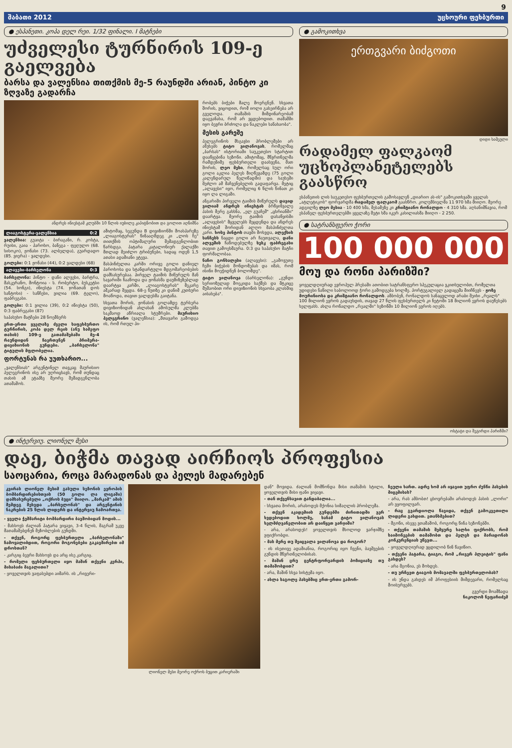9
შაბათი 2012 უცხოური ფეხბურთი
● ესპანეთი. კოპა დელ რეი. 1/32 ფინალი. I მატჩები
უძველესი ტურნირის 109-ე გაელვება
ბარსა და ვალენსია თითქმის მე-5 რაუნდში არიან, პინტო კი ზღვაზე გადარჩა
ანდრეს ინიესტამ კლუბში 10 წლის იუბილე კაპიტნობით და გოლით აღნიშნა
ლიაგოსტერა-ვალენსია 0:2
ვალენსია: გუაიტა - ბირაგანი, რ. კოსტა, რუისი, გაია - პაროხო, ბანეგა - ფეღულო (68. სისოკო), ჟონასი (73. ალბელდა), გუარდადო (85. ვიერა) - ვალდესი.
გოლები: 0:1 ჟონასი (44), 0:2 ვალდესი (68)
ალავესი-ბარსელონა 0:3
ბარსელონა: პინტო - დანი ალვესი, ბარტრა, მასკერანო, მონტოია - ს. რობერტო, ბუსკეტსი (54. სონგი), ინიესტა (74. ჯონათან დოს სანტოსი) - სანჩესი, ვილია (69. ტელო), ფაბრეგასი.
გოლები: 0:1 ვილია (39), 0:2 ინიესტა (50), 0:3 ფაბრეგასი (87)
საპასუხო მატჩები 28 ნოემბერს
ერთ-ერთი ყველაზე ძველი საფეხბურთო ტურნირის, კოპა დელ რეის (ანუ სამეფო თასის) 109-ე გათამაშებაში მე-4 რაუნდიდან ჩაერთვნენ პრიმერა-დივიზიონის გუნდები. „ბარსელონა" ტიტულის მფლობელია.
ფორტუნას რა უუთხარიო...
„ვალენსიას" არგენტინელ თავკაც მაურისიო პელეგრინოს ისე არ უღრიცხავს, რომ თუნდაც თასის ამ ეტაპზე მეორე შემადგენლობა ათამაშოს.
ამიტომაც, სეგუნდა B დივიზიონში მოასპარეზე „ლიაგოსტერას" წინააღმდეგ კი „ლოს ჩე" თითქმის ოპტიმალური შემადგენლობით წარსდგა. პატარა კატალონიურ ქალაქში მთლად შეიძლო ტრიბუნები, სადაც ოდენ 1,5 ათასი ადამიანი ეტევა.
მასპინძელთა კარში ორივე გოლი დანიელ პაროხოსა და სტანდარტული მდგომარეობების დამსახურებაა. პირველ ტაიმის მიწურულს მან სავარიში ჩააწოდა და ჟონასმა დაუმიზეზებლად დაარტყა კარში, „ლიაგოსტერას" მეკარე აშკარად შეცდა. 68-ე წუთზე კი დანიმ კუთხური მოაწოდა, თავით ვალდესმა გაიტანა.
სხვათა შორის, ჟონასის გოლამდე ტერსერა დივიზიონიდან ახლახან ამოსულმა კლუბმა საკმაოდ აწრიალა სტუმრები. მაურისიო პელეგრინო (ვალენსია): „მთავარი გამოდგა ის, რომ რთულ პი-
რობებს ბიჭები მალე მოერგნენ. სხვათა შორის, ვიცოდით, რომ იოლი გასეირნება არ გველოდა. თამაშის მიმდინარეობამ დაგვანახა, რომ არ ვცდებოდით. თამაშში იყო ბევრი ბრძოლა და ნაკლები სანახაობა".
მესის გარეშე
პელეგრინოს მსგავსი პრობლემები არ აწუხებს ტიტო ვილანოვას, რომელმაც „ბარსას" ისტორიაში საუკეთესო სტარტით დააწყებინა სეზონი. ამიტომაც, მწვრთნელმა რამდენიმე ფეხბურთელი დაასვენა, მათ შორის, ლეო მესი, რომელსაც სულ ორი გოლი აკლია პელეს მიღწევამდე (75 გოლი კალენდარულ წელიწადში) და საუხეში შეძლო ამ მაჩვენებელის გადაფარვა. მეტიც „ალავესი" იყო, რომელიც 6 წლის წინათ კი იყო ლა ლიგაში.
ანგარიში პირველი ტაიმის მიწურულს დავიდ ვილიამ ანდრეს ინიესტას ბრწყინვალე პასის მერე გახსნა, „ელ გუაჩემ" „ცხრიანში" დაარტყა. მეორე ტაიმის დასაწყისში „ალავესის" მცველებს შეცდენდა და ანდრეს ინიესტამ შორიდან ალღო მასპინძელთა კარი. ხოსე პინტოს თავში მოხვდა, ალექსის სანჩესს ნაცდი გოლი არ ჩაუთვალა, დანი ალვეშის ჩაწოდებულზე სესკ ფაბრეგასი თავით გამოეხმაურა. 0:3 და საპასუხო მატჩი ფორმალობაა.
ნაჩო გონსალესი (ალავესი): „გამოვუთე ჩემი ბიჭების მონდომებას და იმას, რომ ისინი მოეჭიდნენ ბოლომდე".
ტიტო ვილანოვა (ბარსელონა): „გუნდი სერიოზულად მოეკიდა საქმეს და მტკიცე მუშაობით ორი დივიზიონის სხვაობა კლასშიც აისახება".
● გამოკითხვა
ერთგვარი ბიძგოთი
დიდი სამეული
რადამელ ფალკაომ უცხოპლანეტელებს გაასწრო
ესპანეთის ლის საუკეთესო ფეხბურთელის გამოსავლენ „დიარიო ას-ის" გამოკითხვაში ყველას „ატლეტიკოს" ფორვარდმა რადამელ ფალკაომ გაასწრო. კოლუმბიელმა 11 970 ხმა მიიღო. მეორე ადგილზე ლეო მესია - 10 400 ხმა, მესამეზე კი კრიშტიანო რონალდო - 4 310 ხმა. აღსანიშნავია, რომ ესპანელ ფეხბურთელებში ყველაზე მეტი ხმა იკერ კასილიასმა მიიღო - 2 250.
● სატრანსფერო ჭორი
100 000 000
მოუ და რონი პარიზში?
ყოველდღიურად ევროპულ პრესაში ათობით სატრანსფერო სპეკულაცია ვკითხულობთ, რომელთა უდიდესი ნაწილი საბოლოოდ ჭორი გამოდგება ხოლმე. პორტუგალიელ გადაცემა მიიჩნევს - ჟოზე მოურინიოსა და კრიშტიანო რონალდოს. ამბობენ, რონალდოს სანაცვლოდ არაბი შეიხი „რეალს" 100 მილიონ ევროს გადაუხდის, თავად 27 წლის ფეხბურთელს კი ნეტოში 18 მილიონ ევროს დაუწესებს ხელფასს. ახლა რონალდო „რეალში" სეზონში 10 მილიონ ევროს იღებს.
ოსტატი და შეგირდი პარიზში?
● ინტერვიუ. ლიონელ მესი
დაე, ბიჭმა თავად აირჩიოს პროფესია
საოცარია, როცა მარადონას და პელეს მადარებენ
კვირას ლიონელ მესიმ გასული სეზონის ევროპის ბომბარდირებისთვის (50 გოლი ლა ლიგაში) დამსახურებული „ოქროს ბუცი" მიიღო. „მარკამ" ამის შემდეგ შეხვდა „ბარსელონას" და არგენტინის ნაკრების 25 წლის ლიდერს და ინტერვიუ ჩამოართვა.
- ყველა ჭეშმარიტი ბომბარდირი ბავშობიდან მოდის...
- მახსოვს ძალიან პატარა ვიყავი, 3-4 წლის, მაგრამ უკვე მათამაშებდნენ მეზობლების გუნდში.
- თქვენ, როგორც ფეხბურთელი „ბარსელონაში" ჩამოყალიბდით, როგორი მოგონებები გაკავშირებთ იმ დროსთან?
- კარგიც ბევრი მახსოვს და არც ისე კარგიც.
- რომელი ფეხბურთელი იყო მაშინ თქვენი კერპი, მისაბაძი მაგალითი?
- ყოველთვის ვაფასებდი აიმარს. ის „რივერი-
ლიონელ მესი მეორე ოქროს ბუცით კარიერაში დან" მოვიდა. ძალიან მომწონდა მისი თამაშის სტილი, ყოველთვის მისი ფანი ვიყავი.
- თან თქვენსავით ტანდაბალია...
- სხვათა შორის, არასოდეს მქონია სიმაღლის პრობლემა.
- თქვენ აკადემიის გუნდებში ძირითადში ვერ ხვდებოდით ხოლმე, სანამ ტიტო ვილანოვას ხელმძღვანელობით არ დაიწყეთ ვარჯიში?
- არა, არასოდეს! ყოველთვის მხოლოდ ვარჯიშზე ვფიქრობდი.
- მას მერე თუ შეიცვალა ვილანოვა და როგორ?
- ის ისეთივე ადამიანია, როგორიც იყო ჩვენი, ბავშვების გუნდის მწვრთნელობისას.
- მაშინ ცრუ ცენტრფორვარდის პოზიციაზე თუ თამაშობდით?
- არა, მაშინ სხვა სისტემა იყო.
- ახლა საგოლე პასებშიც ერთ-ერთი გამორ-
ჩეული ხართ. ადრე ხომ არ იყავით უფრო ძუნწი პასების მიცემისას?
- არა, რას ამბობთ! ცხოვრებაში არასოდეს პასის „ლორი" არ ვყოფილვარ.
- რაც გვარდიოლა წავიდა, თქვენ გამოკვეთილი ლიდერი გახდით. ეთანხმებით?
- მგონი, ისევე ვთამაშობ, როგორც წინა სეზონებში.
- თქვენი თამაშის შემყურე ხალხი ფიქრობს, რომ საიმონეების თამაშობთ და პელეს და მარადონას კონკურენციას უწევთ...
- ყოველდღიურად ვცდილობ წინ წავიწიო.
- თქვენი პატარა, ტიაგო, რომ „რივერ პლეიტის" ფანი გახდეს?
- არა მგონია, ეს მოხდეს.
- თუ ურჩევთ ტიაგოს მომავალში ფეხბურთელობას?
- ის უნდა გახდეს იმ პროფესიის მიმდევარი, რომელსაც მოისურვებს.
გვერდი მოამზადა
ნიკოლოზ ნეფარიძემ